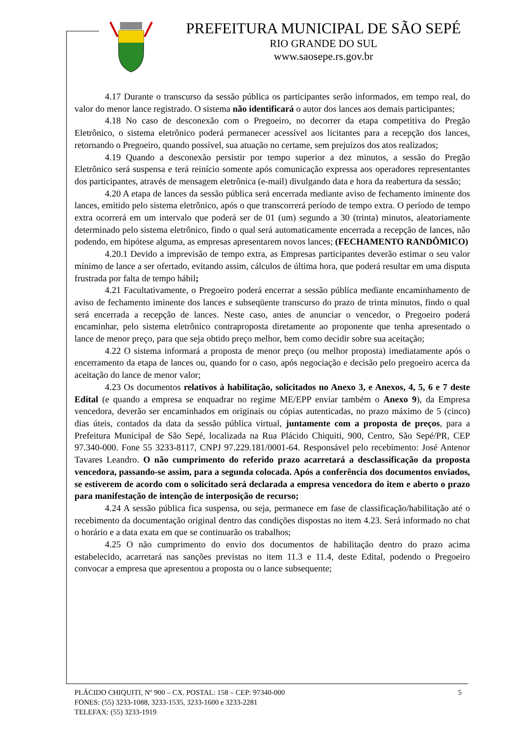PREFEITURA MUNICIPAL DE SÃO SEPÉ
RIO GRANDE DO SUL
www.saosepe.rs.gov.br
4.17 Durante o transcurso da sessão pública os participantes serão informados, em tempo real, do valor do menor lance registrado. O sistema não identificará o autor dos lances aos demais participantes;
4.18 No caso de desconexão com o Pregoeiro, no decorrer da etapa competitiva do Pregão Eletrônico, o sistema eletrônico poderá permanecer acessível aos licitantes para a recepção dos lances, retornando o Pregoeiro, quando possível, sua atuação no certame, sem prejuízos dos atos realizados;
4.19 Quando a desconexão persistir por tempo superior a dez minutos, a sessão do Pregão Eletrônico será suspensa e terá reinício somente após comunicação expressa aos operadores representantes dos participantes, através de mensagem eletrônica (e-mail) divulgando data e hora da reabertura da sessão;
4.20 A etapa de lances da sessão pública será encerrada mediante aviso de fechamento iminente dos lances, emitido pelo sistema eletrônico, após o que transcorrerá período de tempo extra. O período de tempo extra ocorrerá em um intervalo que poderá ser de 01 (um) segundo a 30 (trinta) minutos, aleatoriamente determinado pelo sistema eletrônico, findo o qual será automaticamente encerrada a recepção de lances, não podendo, em hipótese alguma, as empresas apresentarem novos lances; (FECHAMENTO RANDÔMICO)
4.20.1 Devido a imprevisão de tempo extra, as Empresas participantes deverão estimar o seu valor mínimo de lance a ser ofertado, evitando assim, cálculos de última hora, que poderá resultar em uma disputa frustrada por falta de tempo hábil;
4.21 Facultativamente, o Pregoeiro poderá encerrar a sessão pública mediante encaminhamento de aviso de fechamento iminente dos lances e subseqüente transcurso do prazo de trinta minutos, findo o qual será encerrada a recepção de lances. Neste caso, antes de anunciar o vencedor, o Pregoeiro poderá encaminhar, pelo sistema eletrônico contraproposta diretamente ao proponente que tenha apresentado o lance de menor preço, para que seja obtido preço melhor, bem como decidir sobre sua aceitação;
4.22 O sistema informará a proposta de menor preço (ou melhor proposta) imediatamente após o encerramento da etapa de lances ou, quando for o caso, após negociação e decisão pelo pregoeiro acerca da aceitação do lance de menor valor;
4.23 Os documentos relativos à habilitação, solicitados no Anexo 3, e Anexos, 4, 5, 6 e 7 deste Edital (e quando a empresa se enquadrar no regime ME/EPP enviar também o Anexo 9), da Empresa vencedora, deverão ser encaminhados em originais ou cópias autenticadas, no prazo máximo de 5 (cinco) dias úteis, contados da data da sessão pública virtual, juntamente com a proposta de preços, para a Prefeitura Municipal de São Sepé, localizada na Rua Plácido Chiquiti, 900, Centro, São Sepé/PR, CEP 97.340-000. Fone 55 3233-8117, CNPJ 97.229.181/0001-64. Responsável pelo recebimento: José Antenor Tavares Leandro. O não cumprimento do referido prazo acarretará a desclassificação da proposta vencedora, passando-se assim, para a segunda colocada. Após a conferência dos documentos enviados, se estiverem de acordo com o solicitado será declarada a empresa vencedora do item e aberto o prazo para manifestação de intenção de interposição de recurso;
4.24 A sessão pública fica suspensa, ou seja, permanece em fase de classificação/habilitação até o recebimento da documentação original dentro das condições dispostas no item 4.23. Será informado no chat o horário e a data exata em que se continuarão os trabalhos;
4.25 O não cumprimento do envio dos documentos de habilitação dentro do prazo acima estabelecido, acarretará nas sanções previstas no item 11.3 e 11.4, deste Edital, podendo o Pregoeiro convocar a empresa que apresentou a proposta ou o lance subsequente;
5 PLÁCIDO CHIQUITI, Nº 900 – CX. POSTAL: 158 – CEP: 97340-000
FONES: (55) 3233-1088, 3233-1535, 3233-1600 e 3233-2281
TELEFAX: (55) 3233-1919